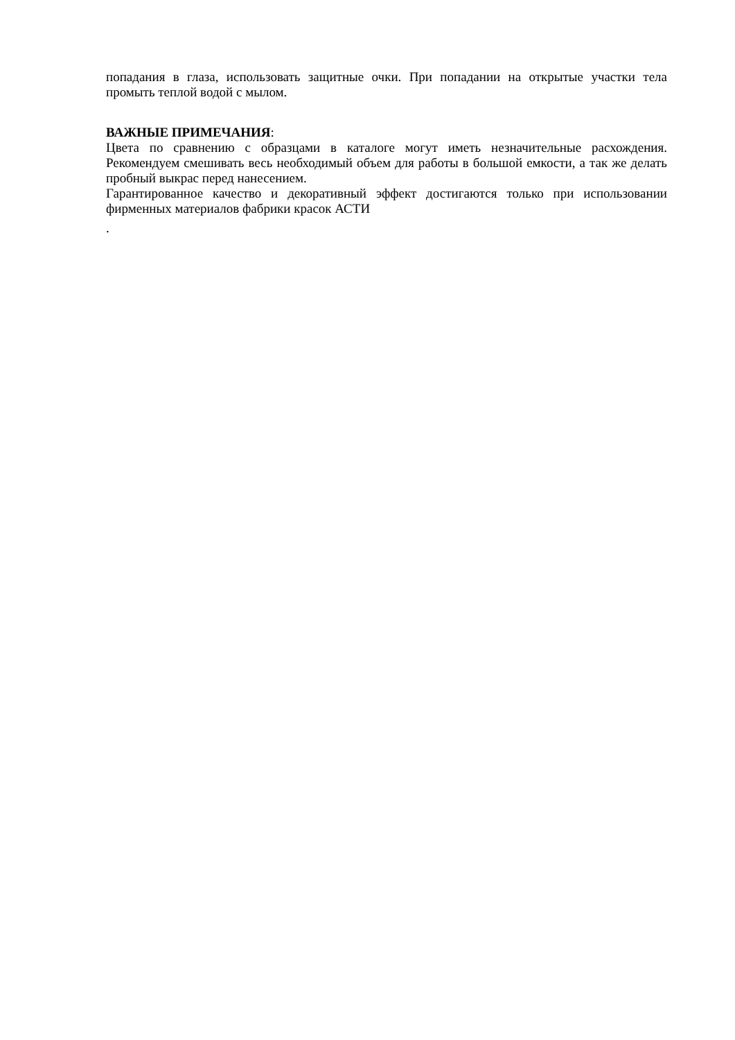попадания в глаза, использовать защитные очки. При попадании на открытые участки тела промыть теплой водой с мылом.
ВАЖНЫЕ ПРИМЕЧАНИЯ:
Цвета по сравнению с образцами в каталоге могут иметь незначительные расхождения. Рекомендуем смешивать весь необходимый объем для работы в большой емкости, а так же делать пробный выкрас перед нанесением.
Гарантированное качество и декоративный эффект достигаются только при использовании фирменных материалов фабрики красок АСТИ
.